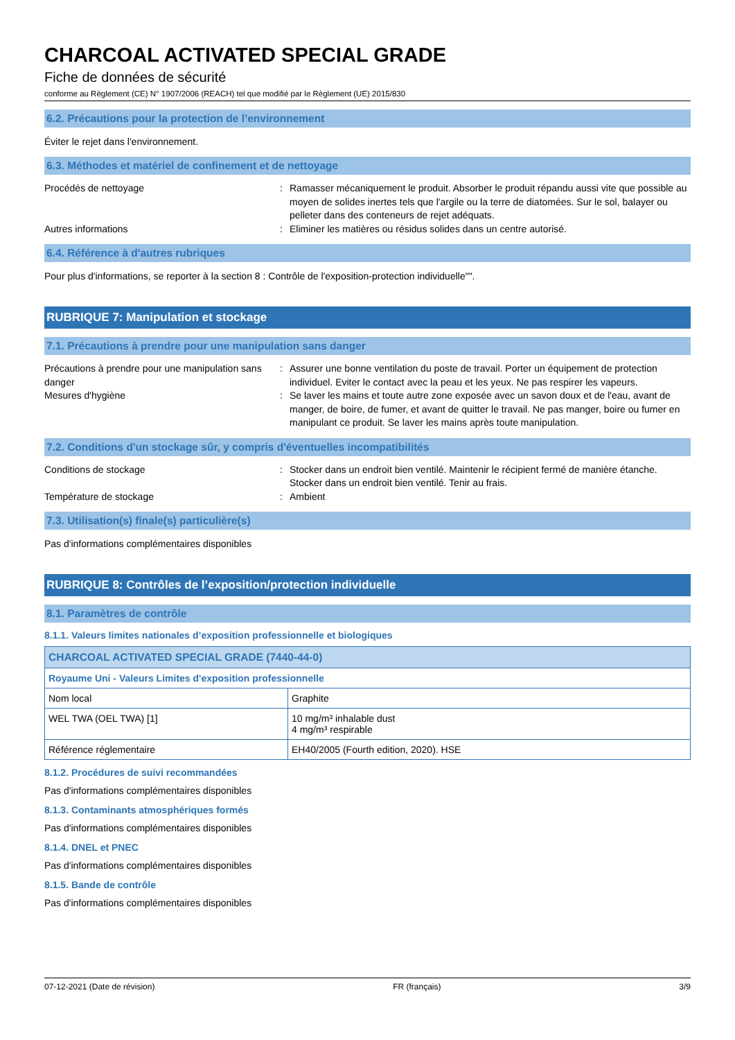CHARCOAL ACTIVATED SPECIAL GRADE
Fiche de données de sécurité
conforme au Règlement (CE) N° 1907/2006 (REACH) tel que modifié par le Règlement (UE) 2015/830
6.2. Précautions pour la protection de l’environnement
Éviter le rejet dans l'environnement.
6.3. Méthodes et matériel de confinement et de nettoyage
Procédés de nettoyage
:
Ramasser mécaniquement le produit. Absorber le produit répandu aussi vite que possible au moyen de solides inertes tels que l'argile ou la terre de diatomées. Sur le sol, balayer ou pelleter dans des conteneurs de rejet adéquats.
Autres informations
:
Eliminer les matières ou résidus solides dans un centre autorisé.
6.4. Référence à d'autres rubriques
Pour plus d'informations, se reporter à la section 8 : Contrôle de l'exposition-protection individuelle"".
RUBRIQUE 7: Manipulation et stockage
7.1. Précautions à prendre pour une manipulation sans danger
Précautions à prendre pour une manipulation sans danger
:
Assurer une bonne ventilation du poste de travail. Porter un équipement de protection individuel. Eviter le contact avec la peau et les yeux. Ne pas respirer les vapeurs.
Mesures d'hygiène
:
Se laver les mains et toute autre zone exposée avec un savon doux et de l'eau, avant de manger, de boire, de fumer, et avant de quitter le travail. Ne pas manger, boire ou fumer en manipulant ce produit. Se laver les mains après toute manipulation.
7.2. Conditions d'un stockage sûr, y compris d'éventuelles incompatibilités
Conditions de stockage
:
Stocker dans un endroit bien ventilé. Maintenir le récipient fermé de manière étanche. Stocker dans un endroit bien ventilé. Tenir au frais.
Température de stockage
:
Ambient
7.3. Utilisation(s) finale(s) particulière(s)
Pas d'informations complémentaires disponibles
RUBRIQUE 8: Contrôles de l’exposition/protection individuelle
8.1. Paramètres de contrôle
8.1.1. Valeurs limites nationales d’exposition professionnelle et biologiques
| CHARCOAL ACTIVATED SPECIAL GRADE (7440-44-0) | |
| --- | --- |
| Royaume Uni - Valeurs Limites d'exposition professionnelle | |
| Nom local | Graphite |
| WEL TWA (OEL TWA) [1] | 10 mg/m³ inhalable dust 4 mg/m³ respirable |
| Référence réglementaire | EH40/2005 (Fourth edition, 2020). HSE |
8.1.2. Procédures de suivi recommandées
Pas d'informations complémentaires disponibles
8.1.3. Contaminants atmosphériques formés
Pas d'informations complémentaires disponibles
8.1.4. DNEL et PNEC
Pas d'informations complémentaires disponibles
8.1.5. Bande de contrôle
Pas d'informations complémentaires disponibles
07-12-2021 (Date de révision) FR (français) 3/9